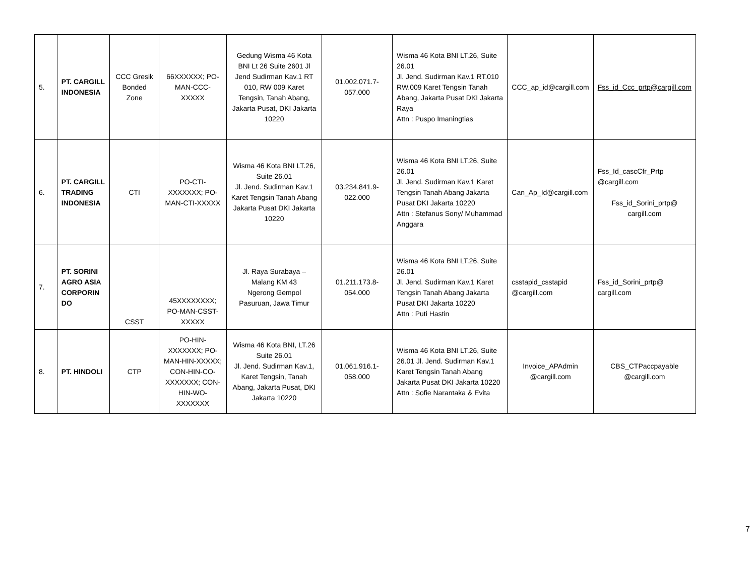| 5. | PT. CARGILL INDONESIA | CCC Gresik Bonded Zone | 66XXXXXX; PO-MAN-CCC-XXXXX | Gedung Wisma 46 Kota BNI Lt 26 Suite 2601 Jl Jend Sudirman Kav.1 RT 010, RW 009 Karet Tengsin, Tanah Abang, Jakarta Pusat, DKI Jakarta 10220 | 01.002.071.7-057.000 | Wisma 46 Kota BNI LT.26, Suite 26.01 Jl. Jend. Sudirman Kav.1 RT.010 RW.009 Karet Tengsin Tanah Abang, Jakarta Pusat DKI Jakarta Raya Attn : Puspo Imaningtias | CCC_ap_id@cargill.com | Fss_id_Ccc_prtp@cargill.com |
| 6. | PT. CARGILL TRADING INDONESIA | CTI | PO-CTI-XXXXXXX; PO-MAN-CTI-XXXXX | Wisma 46 Kota BNI LT.26, Suite 26.01 Jl. Jend. Sudirman Kav.1 Karet Tengsin Tanah Abang Jakarta Pusat DKI Jakarta 10220 | 03.234.841.9-022.000 | Wisma 46 Kota BNI LT.26, Suite 26.01 Jl. Jend. Sudirman Kav.1 Karet Tengsin Tanah Abang Jakarta Pusat DKI Jakarta 10220 Attn : Stefanus Sony/ Muhammad Anggara | Can_Ap_Id@cargill.com | Fss_Id_cascCfr_Prtp @cargill.com Fss_id_Sorini_prtp@ cargill.com |
| 7. | PT. SORINI AGRO ASIA CORPORIN DO | CSST | 45XXXXXXXX; PO-MAN-CSST-XXXXX | Jl. Raya Surabaya – Malang KM 43 Ngerong Gempol Pasuruan, Jawa Timur | 01.211.173.8-054.000 | Wisma 46 Kota BNI LT.26, Suite 26.01 Jl. Jend. Sudirman Kav.1 Karet Tengsin Tanah Abang Jakarta Pusat DKI Jakarta 10220 Attn : Puti Hastin | csstapid_csstapid @cargill.com | Fss_id_Sorini_prtp@ cargill.com |
| 8. | PT. HINDOLI | CTP | PO-HIN-XXXXXXX; PO-MAN-HIN-XXXXX; CON-HIN-CO-XXXXXXX; CON-HIN-WO-XXXXXXX | Wisma 46 Kota BNI, LT.26 Suite 26.01 Jl. Jend. Sudirman Kav.1, Karet Tengsin, Tanah Abang, Jakarta Pusat, DKI Jakarta 10220 | 01.061.916.1-058.000 | Wisma 46 Kota BNI LT.26, Suite 26.01 Jl. Jend. Sudirman Kav.1 Karet Tengsin Tanah Abang Jakarta Pusat DKI Jakarta 10220 Attn : Sofie Narantaka & Evita | Invoice_APAdmin @cargill.com | CBS_CTPaccpayable @cargill.com |
7